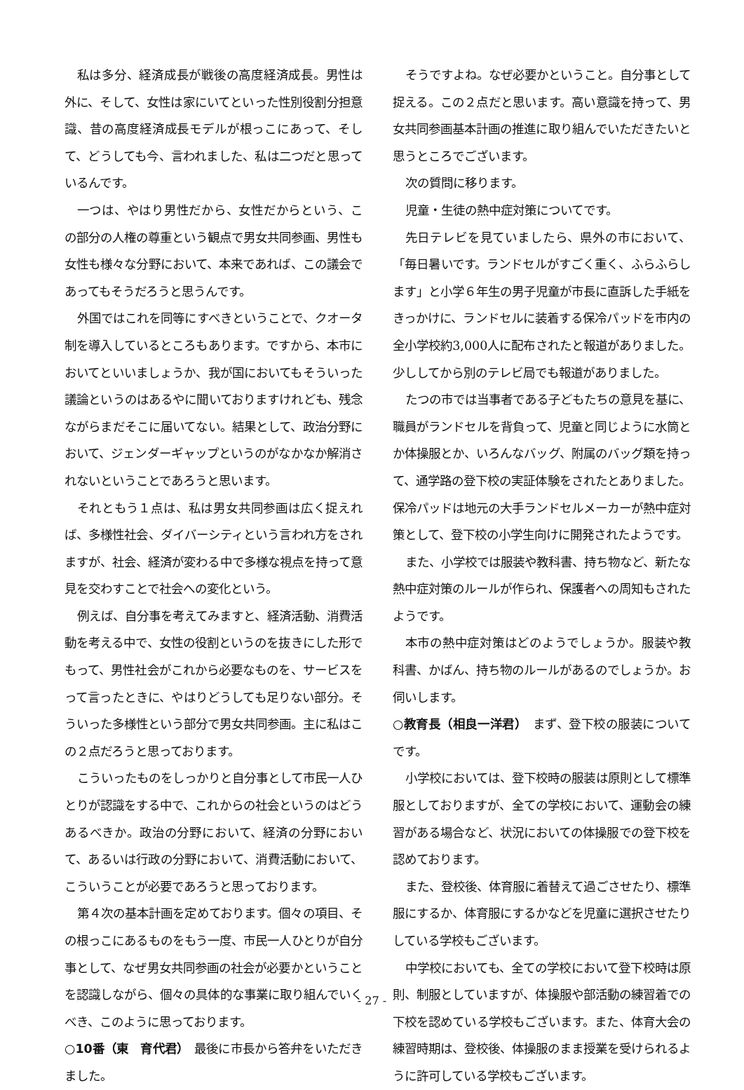私は多分、経済成長が戦後の高度経済成長。男性は外に、そして、女性は家にいてといった性別役割分担意識、昔の高度経済成長モデルが根っこにあって、そして、どうしても今、言われました、私は二つだと思っているんです。
一つは、やはり男性だから、女性だからという、この部分の人権の尊重という観点で男女共同参画、男性も女性も様々な分野において、本来であれば、この議会であってもそうだろうと思うんです。
外国ではこれを同等にすべきということで、クオータ制を導入しているところもあります。ですから、本市においてといいましょうか、我が国においてもそういった議論というのはあるやに聞いておりますけれども、残念ながらまだそこに届いてない。結果として、政治分野において、ジェンダーギャップというのがなかなか解消されないということであろうと思います。
それともう１点は、私は男女共同参画は広く捉えれば、多様性社会、ダイバーシティという言われ方をされますが、社会、経済が変わる中で多様な視点を持って意見を交わすことで社会への変化という。
例えば、自分事を考えてみますと、経済活動、消費活動を考える中で、女性の役割というのを抜きにした形でもって、男性社会がこれから必要なものを、サービスをって言ったときに、やはりどうしても足りない部分。そういった多様性という部分で男女共同参画。主に私はこの２点だろうと思っております。
こういったものをしっかりと自分事として市民一人ひとりが認識をする中で、これからの社会というのはどうあるべきか。政治の分野において、経済の分野において、あるいは行政の分野において、消費活動において、こういうことが必要であろうと思っております。
第４次の基本計画を定めております。個々の項目、その根っこにあるものをもう一度、市民一人ひとりが自分事として、なぜ男女共同参画の社会が必要かということを認識しながら、個々の具体的な事業に取り組んでいくべき、このように思っております。
○10番（東　育代君）　最後に市長から答弁をいただきました。
そうですよね。なぜ必要かということ。自分事として捉える。この２点だと思います。高い意識を持って、男女共同参画基本計画の推進に取り組んでいただきたいと思うところでございます。
次の質問に移ります。
児童・生徒の熱中症対策についてです。
先日テレビを見ていましたら、県外の市において、「毎日暑いです。ランドセルがすごく重く、ふらふらします」と小学６年生の男子児童が市長に直訴した手紙をきっかけに、ランドセルに装着する保冷パッドを市内の全小学校約3,000人に配布されたと報道がありました。少ししてから別のテレビ局でも報道がありました。
たつの市では当事者である子どもたちの意見を基に、職員がランドセルを背負って、児童と同じように水筒とか体操服とか、いろんなバッグ、附属のバッグ類を持って、通学路の登下校の実証体験をされたとありました。保冷パッドは地元の大手ランドセルメーカーが熱中症対策として、登下校の小学生向けに開発されたようです。
また、小学校では服装や教科書、持ち物など、新たな熱中症対策のルールが作られ、保護者への周知もされたようです。
本市の熱中症対策はどのようでしょうか。服装や教科書、かばん、持ち物のルールがあるのでしょうか。お伺いします。
○教育長（相良一洋君）　まず、登下校の服装についてです。
小学校においては、登下校時の服装は原則として標準服としておりますが、全ての学校において、運動会の練習がある場合など、状況においての体操服での登下校を認めております。
また、登校後、体育服に着替えて過ごさせたり、標準服にするか、体育服にするかなどを児童に選択させたりしている学校もございます。
中学校においても、全ての学校において登下校時は原則、制服としていますが、体操服や部活動の練習着での下校を認めている学校もございます。また、体育大会の練習時期は、登校後、体操服のまま授業を受けられるように許可している学校もございます。
- 27 -